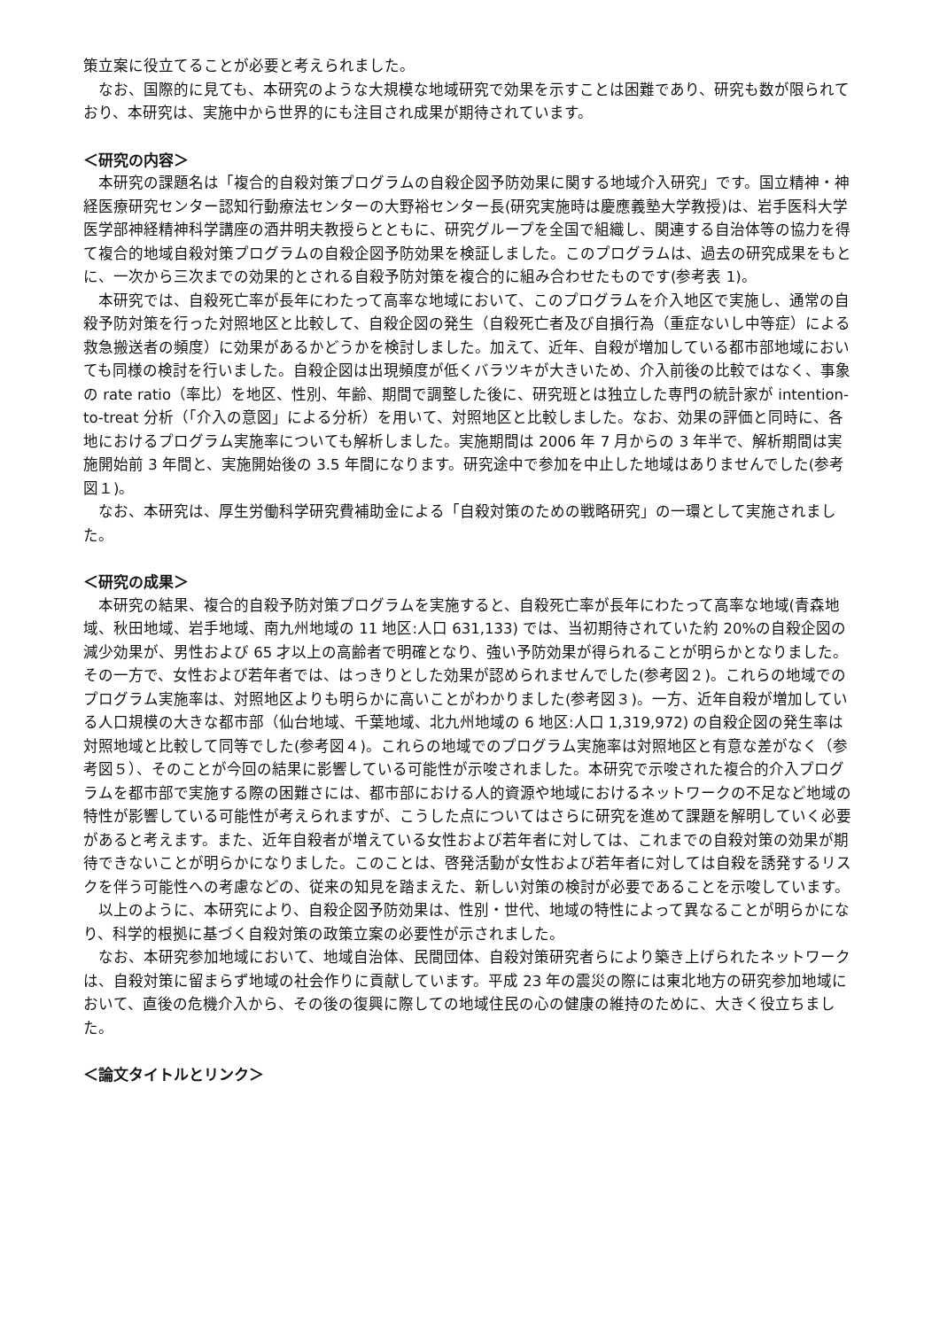策立案に役立てることが必要と考えられました。
なお、国際的に見ても、本研究のような大規模な地域研究で効果を示すことは困難であり、研究も数が限られており、本研究は、実施中から世界的にも注目され成果が期待されています。
＜研究の内容＞
本研究の課題名は「複合的自殺対策プログラムの自殺企図予防効果に関する地域介入研究」です。国立精神・神経医療研究センター認知行動療法センターの大野裕センター長(研究実施時は慶應義塾大学教授)は、岩手医科大学医学部神経精神科学講座の酒井明夫教授らとともに、研究グループを全国で組織し、関連する自治体等の協力を得て複合的地域自殺対策プログラムの自殺企図予防効果を検証しました。このプログラムは、過去の研究成果をもとに、一次から三次までの効果的とされる自殺予防対策を複合的に組み合わせたものです(参考表 1)。
本研究では、自殺死亡率が長年にわたって高率な地域において、このプログラムを介入地区で実施し、通常の自殺予防対策を行った対照地区と比較して、自殺企図の発生（自殺死亡者及び自損行為（重症ないし中等症）による救急搬送者の頻度）に効果があるかどうかを検討しました。加えて、近年、自殺が増加している都市部地域においても同様の検討を行いました。自殺企図は出現頻度が低くバラツキが大きいため、介入前後の比較ではなく、事象の rate ratio（率比）を地区、性別、年齢、期間で調整した後に、研究班とは独立した専門の統計家が intention-to-treat 分析（「介入の意図」による分析）を用いて、対照地区と比較しました。なお、効果の評価と同時に、各地におけるプログラム実施率についても解析しました。実施期間は 2006 年 7 月からの 3 年半で、解析期間は実施開始前 3 年間と、実施開始後の 3.5 年間になります。研究途中で参加を中止した地域はありませんでした(参考図１)。
なお、本研究は、厚生労働科学研究費補助金による「自殺対策のための戦略研究」の一環として実施されました。
＜研究の成果＞
本研究の結果、複合的自殺予防対策プログラムを実施すると、自殺死亡率が長年にわたって高率な地域(青森地域、秋田地域、岩手地域、南九州地域の 11 地区:人口 631,133) では、当初期待されていた約 20%の自殺企図の減少効果が、男性および 65 才以上の高齢者で明確となり、強い予防効果が得られることが明らかとなりました。その一方で、女性および若年者では、はっきりとした効果が認められませんでした(参考図２)。これらの地域でのプログラム実施率は、対照地区よりも明らかに高いことがわかりました(参考図３)。一方、近年自殺が増加している人口規模の大きな都市部（仙台地域、千葉地域、北九州地域の 6 地区:人口 1,319,972) の自殺企図の発生率は対照地域と比較して同等でした(参考図４)。これらの地域でのプログラム実施率は対照地区と有意な差がなく（参考図５）、そのことが今回の結果に影響している可能性が示唆されました。本研究で示唆された複合的介入プログラムを都市部で実施する際の困難さには、都市部における人的資源や地域におけるネットワークの不足など地域の特性が影響している可能性が考えられますが、こうした点についてはさらに研究を進めて課題を解明していく必要があると考えます。また、近年自殺者が増えている女性および若年者に対しては、これまでの自殺対策の効果が期待できないことが明らかになりました。このことは、啓発活動が女性および若年者に対しては自殺を誘発するリスクを伴う可能性への考慮などの、従来の知見を踏まえた、新しい対策の検討が必要であることを示唆しています。
以上のように、本研究により、自殺企図予防効果は、性別・世代、地域の特性によって異なることが明らかになり、科学的根拠に基づく自殺対策の政策立案の必要性が示されました。
なお、本研究参加地域において、地域自治体、民間団体、自殺対策研究者らにより築き上げられたネットワークは、自殺対策に留まらず地域の社会作りに貢献しています。平成 23 年の震災の際には東北地方の研究参加地域において、直後の危機介入から、その後の復興に際しての地域住民の心の健康の維持のために、大きく役立ちました。
＜論文タイトルとリンク＞